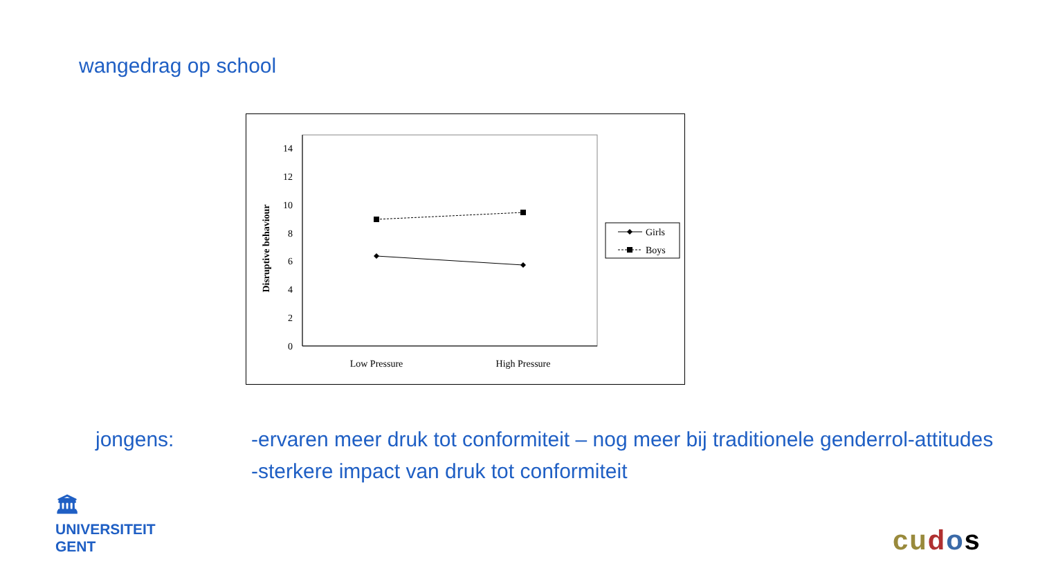wangedrag op school
0
2
4
6
8
10
12
14
Disruptive behaviour
Low Pressure
High Pressure
Girls
Boys
jongens: -ervaren meer druk tot conformiteit – nog meer bij traditionele genderrol-attitudes
-sterkere impact van druk tot conformiteit
🏛
UNIVERSITEIT
GENT
cu dos